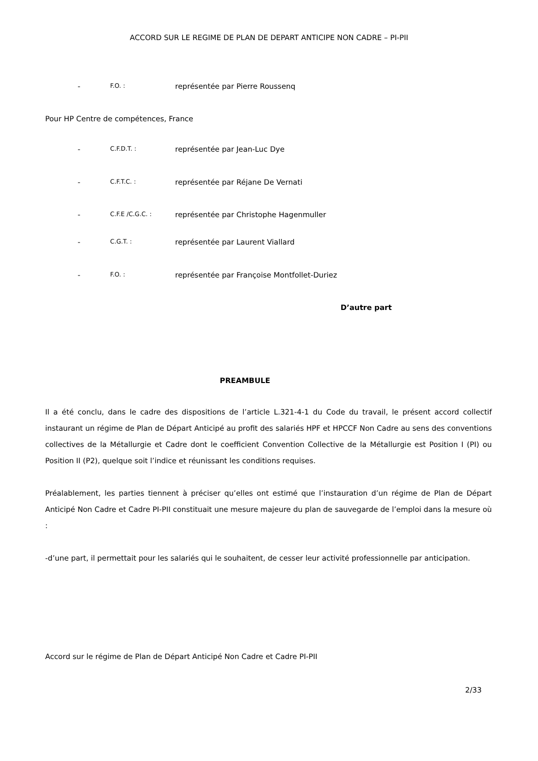ACCORD SUR LE REGIME DE PLAN DE DEPART ANTICIPE NON CADRE – PI-PII
- F.O. : représentée par Pierre Roussenq
Pour HP Centre de compétences, France
- C.F.D.T. : représentée par Jean-Luc Dye
- C.F.T.C. : représentée par Réjane De Vernati
- C.F.E /C.G.C. : représentée par Christophe Hagenmuller
- C.G.T. : représentée par Laurent Viallard
- F.O. : représentée par Françoise Montfollet-Duriez
D’autre part
PREAMBULE
Il a été conclu, dans le cadre des dispositions de l’article L.321-4-1 du Code du travail, le présent accord collectif instaurant un régime de Plan de Départ Anticipé au profit des salariés HPF et HPCCF Non Cadre au sens des conventions collectives de la Métallurgie et Cadre dont le coefficient Convention Collective de la Métallurgie est Position I (PI) ou Position II (P2), quelque soit l’indice et réunissant les conditions requises.
Préalablement, les parties tiennent à préciser qu’elles ont estimé que l’instauration d’un régime de Plan de Départ Anticipé Non Cadre et Cadre PI-PII constituait une mesure majeure du plan de sauvegarde de l’emploi dans la mesure où :
-d’une part, il permettait pour les salariés qui le souhaitent, de cesser leur activité professionnelle par anticipation.
Accord sur le régime de Plan de Départ Anticipé Non Cadre et Cadre PI-PII
2/33